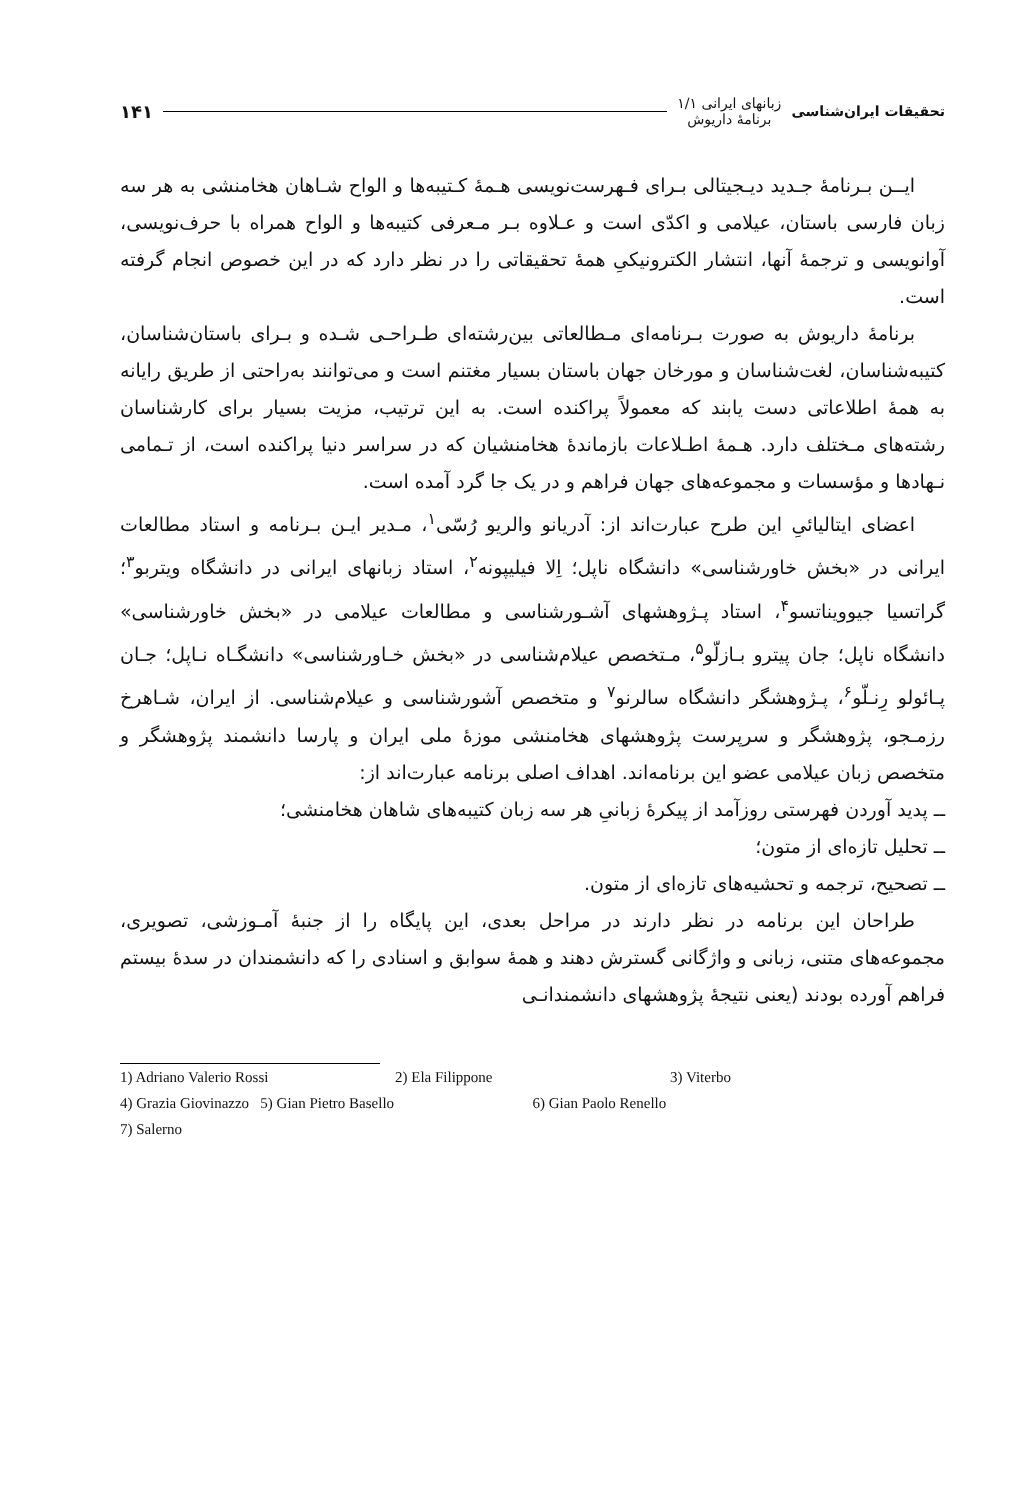تحقیقات ایران‌شناسی
زبانهای ایرانی ۱/۱
برنامهٔ داریوش
۱۴۱
ایــن بـرنامهٔ جـدید دیـجیتالی بـرای فـهرست‌نویسی هـمهٔ کـتیبه‌ها و الواح شـاهان هخامنشی به هر سه زبان فارسی باستان، عیلامی و اکدّی است و عـلاوه بـر مـعرفی کتیبه‌ها و الواح همراه با حرف‌نویسی، آوانویسی و ترجمهٔ آنها، انتشار الکترونیکیِ همهٔ تحقیقاتی را در نظر دارد که در این خصوص انجام گرفته است.
برنامهٔ داریوش به صورت بـرنامه‌ای مـطالعاتی بین‌رشته‌ای طـراحـی شـده و بـرای باستان‌شناسان، کتیبه‌شناسان، لغت‌شناسان و مورخان جهان باستان بسیار مغتنم است و می‌توانند به‌راحتی از طریق رایانه به همهٔ اطلاعاتی دست یابند که معمولاً پراکنده است. به این ترتیب، مزیت بسیار برای کارشناسان رشته‌های مـختلف دارد. هـمهٔ اطـلاعات بازماندهٔ هخامنشیان که در سراسر دنیا پراکنده است، از تـمامی نـهادها و مؤسسات و مجموعه‌های جهان فراهم و در یک جا گرد آمده است.
اعضای ایتالیائیِ این طرح عبارت‌اند از: آدریانو والریو رُسّی<sup>۱</sup>، مـدیر ایـن بـرنامه و استاد مطالعات ایرانی در «بخش خاورشناسی» دانشگاه ناپل؛ اِلا فیلیپونه<sup>۲</sup>، استاد زبانهای ایرانی در دانشگاه ویتربو<sup>۳</sup>؛ گراتسیا جیوویناتسو<sup>۴</sup>، استاد پـژوهشهای آشـورشناسی و مطالعات عیلامی در «بخش خاورشناسی» دانشگاه ناپل؛ جان پیترو بـازلّو<sup>۵</sup>، مـتخصص عیلام‌شناسی در «بخش خـاورشناسی» دانشگـاه نـاپل؛ جـان پـائولو رِنـلّو<sup>۶</sup>، پـژوهشگر دانشگاه سالرنو<sup>۷</sup> و متخصص آشورشناسی و عیلام‌شناسی. از ایران، شـاهرخ رزمـجو، پژوهشگر و سرپرست پژوهشهای هخامنشی موزهٔ ملی ایران و پارسا دانشمند پژوهشگر و متخصص زبان عیلامی عضو این برنامه‌اند. اهداف اصلی برنامه عبارت‌اند از:
ــ پدید آوردن فهرستی روزآمد از پیکرهٔ زبانیِ هر سه زبان کتیبه‌های شاهان هخامنشی؛
ــ تحلیل تازه‌ای از متون؛
ــ تصحیح، ترجمه و تحشیه‌های تازه‌ای از متون.
طراحان این برنامه در نظر دارند در مراحل بعدی، این پایگاه را از جنبهٔ آمـوزشی، تصویری، مجموعه‌های متنی، زبانی و واژگانی گسترش دهند و همهٔ سوابق و اسنادی را که دانشمندان در سدهٔ بیستم فراهم آورده بودند (یعنی نتیجهٔ پژوهشهای دانشمندانـی
1) Adriano Valerio Rossi 2) Ela Filippone 3) Viterbo
4) Grazia Giovinazzo 5) Gian Pietro Basello 6) Gian Paolo Renello
7) Salerno